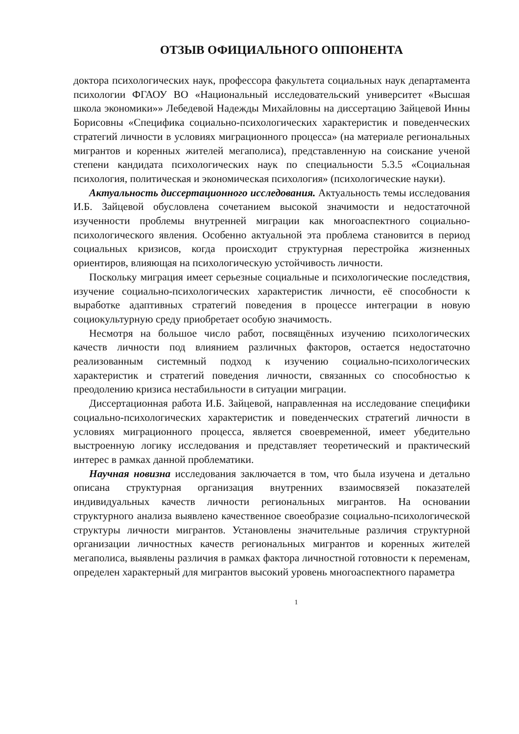ОТЗЫВ ОФИЦИАЛЬНОГО ОППОНЕНТА
доктора психологических наук, профессора факультета социальных наук департамента психологии ФГАОУ ВО «Национальный исследовательский университет «Высшая школа экономики»» Лебедевой Надежды Михайловны на диссертацию Зайцевой Инны Борисовны «Специфика социально-психологических характеристик и поведенческих стратегий личности в условиях миграционного процесса» (на материале региональных мигрантов и коренных жителей мегаполиса), представленную на соискание ученой степени кандидата психологических наук по специальности 5.3.5 «Социальная психология, политическая и экономическая психология» (психологические науки).
Актуальность диссертационного исследования. Актуальность темы исследования И.Б. Зайцевой обусловлена сочетанием высокой значимости и недостаточной изученности проблемы внутренней миграции как многоаспектного социально-психологического явления. Особенно актуальной эта проблема становится в период социальных кризисов, когда происходит структурная перестройка жизненных ориентиров, влияющая на психологическую устойчивость личности.
Поскольку миграция имеет серьезные социальные и психологические последствия, изучение социально-психологических характеристик личности, её способности к выработке адаптивных стратегий поведения в процессе интеграции в новую социокультурную среду приобретает особую значимость.
Несмотря на большое число работ, посвящённых изучению психологических качеств личности под влиянием различных факторов, остается недостаточно реализованным системный подход к изучению социально-психологических характеристик и стратегий поведения личности, связанных со способностью к преодолению кризиса нестабильности в ситуации миграции.
Диссертационная работа И.Б. Зайцевой, направленная на исследование специфики социально-психологических характеристик и поведенческих стратегий личности в условиях миграционного процесса, является своевременной, имеет убедительно выстроенную логику исследования и представляет теоретический и практический интерес в рамках данной проблематики.
Научная новизна исследования заключается в том, что была изучена и детально описана структурная организация внутренних взаимосвязей показателей индивидуальных качеств личности региональных мигрантов. На основании структурного анализа выявлено качественное своеобразие социально-психологической структуры личности мигрантов. Установлены значительные различия структурной организации личностных качеств региональных мигрантов и коренных жителей мегаполиса, выявлены различия в рамках фактора личностной готовности к переменам, определен характерный для мигрантов высокий уровень многоаспектного параметра
1